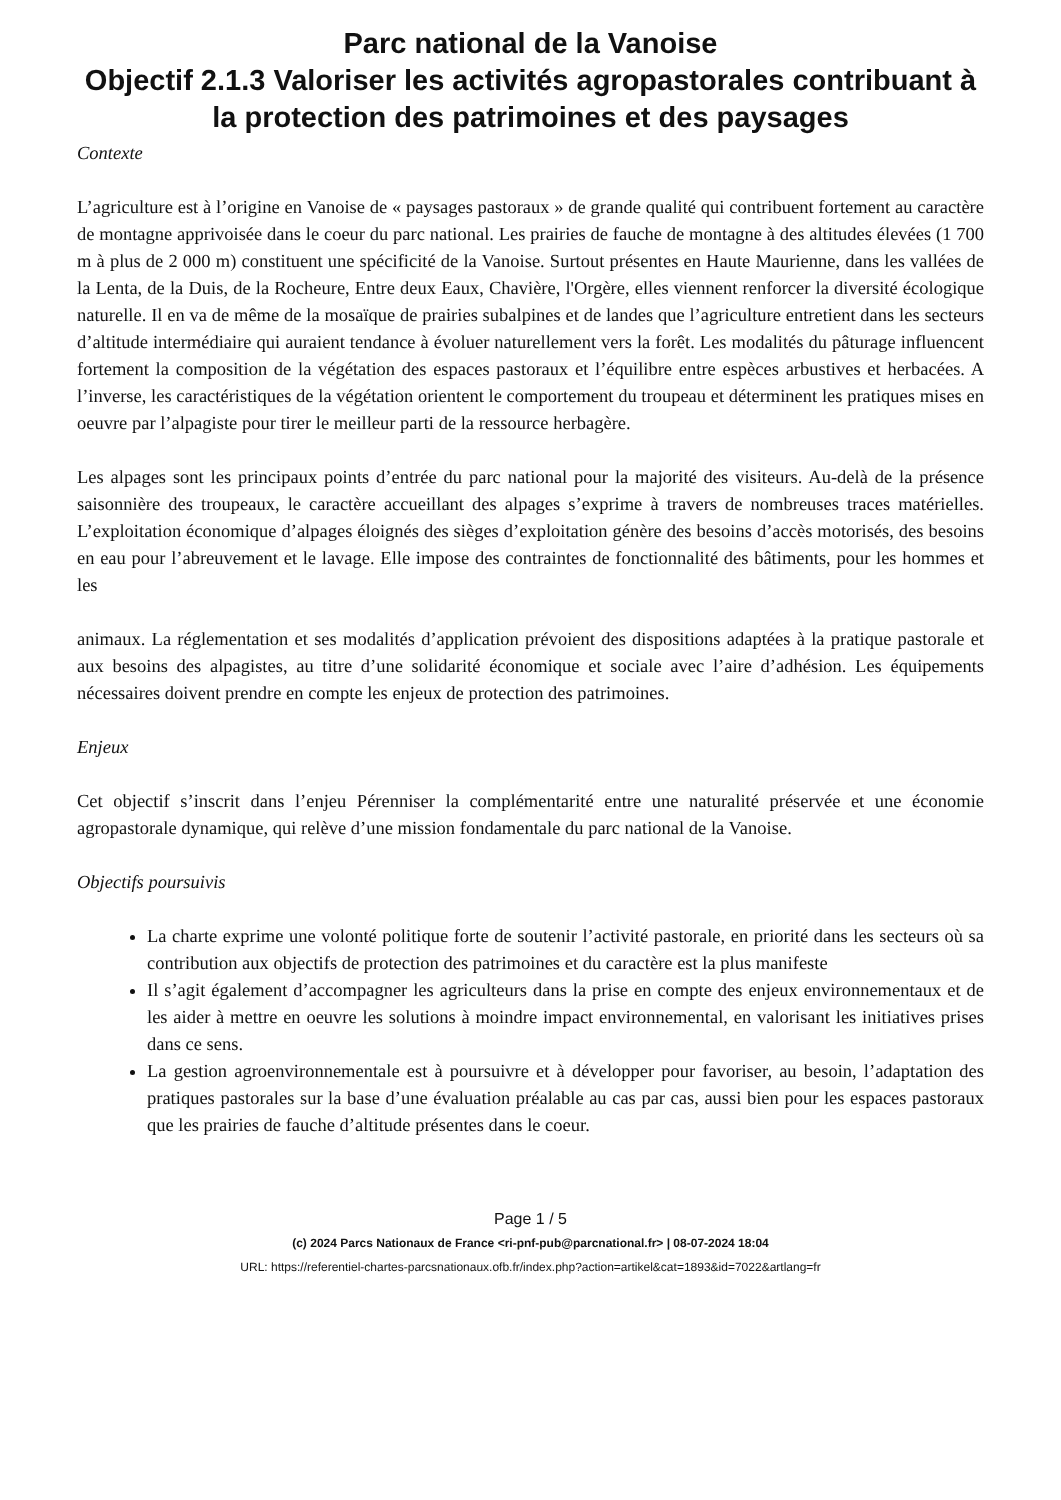Parc national de la Vanoise
Objectif 2.1.3 Valoriser les activités agropastorales contribuant à la protection des patrimoines et des paysages
Contexte
L’agriculture est à l’origine en Vanoise de « paysages pastoraux » de grande qualité qui contribuent fortement au caractère de montagne apprivoisée dans le coeur du parc national. Les prairies de fauche de montagne à des altitudes élevées (1 700 m à plus de 2 000 m) constituent une spécificité de la Vanoise. Surtout présentes en Haute Maurienne, dans les vallées de la Lenta, de la Duis, de la Rocheure, Entre deux Eaux, Chavière, l'Orgère, elles viennent renforcer la diversité écologique naturelle. Il en va de même de la mosaïque de prairies subalpines et de landes que l’agriculture entretient dans les secteurs d’altitude intermédiaire qui auraient tendance à évoluer naturellement vers la forêt. Les modalités du pâturage influencent fortement la composition de la végétation des espaces pastoraux et l’équilibre entre espèces arbustives et herbacées. A l’inverse, les caractéristiques de la végétation orientent le comportement du troupeau et déterminent les pratiques mises en oeuvre par l’alpagiste pour tirer le meilleur parti de la ressource herbagère.
Les alpages sont les principaux points d’entrée du parc national pour la majorité des visiteurs. Au-delà de la présence saisonnière des troupeaux, le caractère accueillant des alpages s’exprime à travers de nombreuses traces matérielles. L’exploitation économique d’alpages éloignés des sièges d’exploitation génère des besoins d’accès motorisés, des besoins en eau pour l’abreuvement et le lavage. Elle impose des contraintes de fonctionnalité des bâtiments, pour les hommes et les
animaux. La réglementation et ses modalités d’application prévoient des dispositions adaptées à la pratique pastorale et aux besoins des alpagistes, au titre d’une solidarité économique et sociale avec l’aire d’adhésion. Les équipements nécessaires doivent prendre en compte les enjeux de protection des patrimoines.
Enjeux
Cet objectif s’inscrit dans l’enjeu Pérenniser la complémentarité entre une naturalité préservée et une économie agropastorale dynamique, qui relève d’une mission fondamentale du parc national de la Vanoise.
Objectifs poursuivis
La charte exprime une volonté politique forte de soutenir l’activité pastorale, en priorité dans les secteurs où sa contribution aux objectifs de protection des patrimoines et du caractère est la plus manifeste
Il s’agit également d’accompagner les agriculteurs dans la prise en compte des enjeux environnementaux et de les aider à mettre en oeuvre les solutions à moindre impact environnemental, en valorisant les initiatives prises dans ce sens.
La gestion agroenvironnementale est à poursuivre et à développer pour favoriser, au besoin, l’adaptation des pratiques pastorales sur la base d’une évaluation préalable au cas par cas, aussi bien pour les espaces pastoraux que les prairies de fauche d’altitude présentes dans le coeur.
Page 1 / 5
(c) 2024 Parcs Nationaux de France <ri-pnf-pub@parcnational.fr> | 08-07-2024 18:04
URL: https://referentiel-chartes-parcsnationaux.ofb.fr/index.php?action=artikel&cat=1893&id=7022&artlang=fr